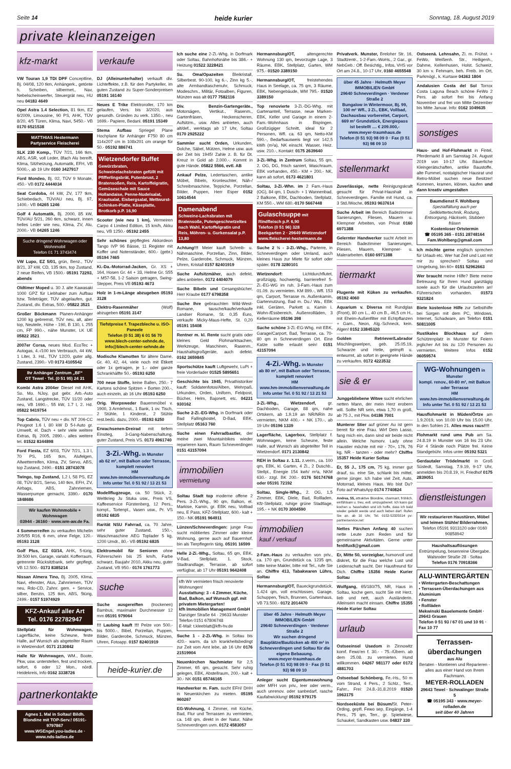Seite 14 heide kurier Sonntag, 18. August 2019
private kleinanzeigen
kfz-markt
VW Touran 1,9 TDI DPF Conceptline, Bj. 04/08, 120 tkm, Anhängerk., getönte h. Scheiben, silbermet., Nav, Nebelscheinwerfer, Steuergrät neu, HU neu 04183 4649
Opel Astra 1.4 Selection, 81 tkm, EZ 6/2009, Limousine, 90 PS, AHK, TÜV 8/20, 4/5 Türen, Klima, Navi, 5450.- VB 0170 6521538
MATTHIAS Hestermann
Partyservice Fleischerei
SLK 230 Komp., TÜV 7/21, 166 tkm, ABS, ASR, voll Leder, 8fach Alu bereift, Klima, Sitzheizung, Automatik, EFH, VB 5000.-, ab 19 Uhr 0160 3427917
Ford Mondeo, Bj. 02, TÜV 9 Monate, 450.- VB 0172 4444034
Seat Cordoba, 44 kW, ZV, 177 tkm, Schiebedach, TÜV/AU neu, Bj. 97, 1400.- VB 04265 1246
Golf 4 Automatik, Bj. 2000, 85 kW, TÜV/AU 5/21, 260 tkm, schwarz, innen helles Leder wie neu, Klima, ZV, Alu, 2000.- VB 04265 1246
Suche dringend Wohnwagen oder Wohnmobil
Telefon 01 71 3743474
VW Lupo, EZ 5/01, grün, Benz., TÜV 8/21, 37 kW, CD, 135 tkm, top Zustand, 2 neue Reifen, VB 1500.- 05191 72293, abends
Oldtimer Moped u. 30 J. alte Kawasaki 1000 GPZ für Liebhaber zum Aufbau bzw. Teileträger, TÜV abgelaufen, gut. Zustand, div. Extras, 500.- 05822 3521
Großer Böckmann Planen-Anhänger 1200 kg gebremst, TÜV neu, alt, aber top, Neuteile, Höhe - 190, B 130, L 255 cm, FP 990.-, nähe Munster, LK UE 05822 3521
2007er Corsa, neues Mod. EcoTec + Autogas, 4.-/100 km Verbrauch, 44 kW, 1 Liter, 3. Hd., TÜV 12/20, guter allg. Zustand, 2390.- VB 0173 4105542
Ihr Anhänger Zentrum „BF“
OT Tewel · Tel. (0 51 95) 24 31
Kombi Astra 2004er Diesel mit AHK, So. Mo. NJoy, gut gebr. Arb.-Auto Zustand, Langstrecke, TÜV 11/20 oder neu, VB 1690.-, 55 kW, 1.7 l, 2. Hd. 05822 9419754
Top Cabrio, TÜV neu + div. NT 206-CC Peugeot 1.6 l, 80 kW D 5-I-Auto gr. Umwelt, el. Dach + sehr viele weitere Extras, Bj. 2005, 2890.-, alles weitere tel. 01522 8344898
Ford Fiesta, EZ 6/03, TÜV 7/21, 1.3 l, 70 PS, 165 tkm, Alufelgen, Allwetterreifen, Klima, ZV, Servo, ABS, top Zustand, 2490.- 0151 28743078
Twingo, top Zustand, 1,2 l, 58 PS, EZ 08, TÜV 8/21, Servo, 140 tkm, EFH, ZV, Airbags, ABS, Zahnriemen, Wasserpumpe gemacht, 3390.- 0170 1848686
Wir kaufen Wohnmobile + Wohnwagen
03944 - 36160 · www.wm-aw.de Fa.
4 Sommerreifen zu verkaufen Michelin 205/55 R16, 6 mm, ohne Felge, 120.- 05193 3128
Golf Plus, EZ 03/14, AHK, 5-türig, 39.500 km, Garage, variabl. Kofferraum, getrennte Rücksitzbank, sehr gepflegt, VB 12.500.- 0173 8385214
Nissan Almera Tino, Bj. 2005, Klima, Navi, efenster, Alus, Zahnriemen, TÜV neu, Rdo-CD, Zahnr. gem. + Service, silber, Benzin, 125 tkm, ABS, 5türig, 2499.- 0157 51974929
KFZ-Ankauf aller Art
Tel. 0176 22782947
Stellplatz für Wohnwagen, Lagerfläche, keine Scheune, feste Halle, auf Wunsch als abgeteilter Raum in Wietzendorf. 0171 2130842
Halle für Wohnwagen, WM., Boote, Pkw, usw. unterstellen, fest und trocken, sofort, 6 oder 12 Mon., nördl. Heidekreis, Info 0162 3338726
partnerkontakte
Agnes 1. Mal in Soltau! Bildh. Blondine mit TOP-Serv.! 05191-9797867
www.WGEngel.you-ladies.de · www.nds-ladies.de
verkaufe
DJ (Alleinunterhalter) verkauft div. Lichteffekte, z.B. für den Partykeller, im guten Zustand zu Super-Sonderpreisen 05191 16140
Neues E Trike Elektroroller, 170 km gelaufen, Vers. bis 3/2020, aus gesundh. Gründen zu verk. 1350.-, neu 1699.- Papiere, Bedanl. 05191 15349
Stema Aufbau Spriegel Plane Hochplane für Anhänger F750 80 cm 114x207 cm in 108x201 cm orange für 50.- 05192 886741
Wietzendorfer Buffet
Gewürzbraten, Schweinelachsbraten gefüllt mit Pfifferlingsbrät, Putenbrust, 2 Bratensoßen, Reis, Kartoffelgratin, Gemüseschale mit Sauce Hollandaise, Penne-Nudelsalat, Krautsalat, Eisbergsalat, Mettwurst-Schinken-Platte, Käseplatte, Brotkorb p.P. 16,90
Scooter (wie neu 1 km), Vermeiren Carpo 4 Limited Edition, 15 km/h, Akku neu, VB 1250.- 05192 2455
Sehr schönes gepflegtes Akkordeon Tango IVP 96 Bässe, 11 Register mit Koffer und Notenständer, 600.- (gebr.) 05194 7465
Ki.-Da.-Motorrad-Jacken, Gr. XS + 164, Hosen Gr. 44 + 33, Helme Gr. S55 + M57-58, 1-2 Saison getragen, Swing-Stepper, Preis VB 05193 4673
Holz in 1-m-Länge abzugeben 05193 3128
Elektro-Rasenmäher (Wolf) abzugeben 05191 3147
Tiefstpreise f. Trapezbleche u. ISO-Paneele
Telefon (0 51 38) 6 01 56 70
www.blech-center-sehnde.de, info@blech-center-sehnde.de
Modische Klamotten für ältere Dame, Gr. 40, 42, 44, viele noch mit Etikett oder 1x getragen, je 1.- oder ganze Schrankhälfte 50.- 05193 6250
700 neue Stoffe, keine Ballen, 250.- 7 Kartons schöne Spitzen + Borten 200.-, auch einzeln, ab 16 Uhr 05193 6250
Orig. Worpsweder Bauernmöbel v. 1900, 3 Armlehnst., 1 Bank, 1 ov. Tisch, 2 Stühle, 1 Kinderst., 2 Stühle rest.bedü. dazu, 2000.- 05193 6250
Erwachsenen-Dreirad mit tiefem Einstieg, 3-Gang-Nabenschaltung, guter Zustand, Preis VS. 0173 4961740
3-Zi.-Whg. in Munster
ab 62 m², mit Balkon oder Terrasse, komplett renoviert
HM
www.hm-immobilienverwaltung.de
Info unter Tel. 0 51 92 / 13 21 53
Modellflugzeuge, ca. 50 Stück, 2. Weltkrieg Ju Stuka usw., Preis VS, Kaffeeservice Fürstenberg, 12 Pers., kompl., Tortenpl., Vasen usw., Pr. VS 05192 6835
Rarität NSU Fahrrad, ca. 70 Jahre, sehr guter Zustand, 150.-, Waschmaschine AEG Toplader 5 kg, 1200 Umdr., 80.- VB 05192 6835
Elektromobil für Senioren ohne Führerschein bis 25 km/h, Farbe schwarz, Baujahr 2010, Akku neu, guter Zustand, VB 950.- 0174 1761773
suche
Suche ausgereiften (trockenen) Bambus, maximaler Durchmesser 12 mm 05191 979064
!!! Laubing kauft !!! Pelze von 500.- bis 5000.-, Bibel, Porzellan, Puppen, Bilder, Garderobe, Schmuck, Münzen, Uhren, Fotoapp. 0157 82401919
heide-kurier.de
Ich suche eine 2-Zi.-Whg. in Dorfmark oder Soltau, Bahnhofsnähe bis 386.- + Heizung 01522 3228421
Su. Oma/Opazeiten Bleikristall, Silberbest. 90-100, kg 6.-, Zinn kg 5.-, alte Armbandtaschenuhr, Schmuck, Modeschm., Militär, Fotoalben, Figuren, Münzen was alt 0177 7582116
Div. Benzin-Gartengeräte., Motorsägen, Vertikut., Rasenm., Gartenfräsen, Heckenscheren, Aufsitzm., usw. Alles anbieten, auch alt/def., werktags ab 17 Uhr, Soltau 0170 2925222
Sammler sucht Orden, Urkunden, Dolche, Säbel, Mützen, Helme usw. aus der Zeit bis 1945! Zahle z. B. für Dt. Kreuz in Gold ab 2.000.-. Kommt in gute Hände. 05822 5566, evtl. AB
Ankauf Pelze, Ledertaschen, antike Möbel, Bibeln, Kronleuchter, Näh-/ Schreibmaschine, Teppiche, Porzellan, Bilder, Puppen, Herr Esper 0152 10614544
Damenabend
Schweine-Lachsbraten mit Bratensoße, Putengeschnetzeltes nach Wahl, Kartoffelgratin und Reis, Möhren- u. Gurkensalat p.P. 13,80
Achtung!!! Meier kauft Schreib- u. Nähmaschine, Porzellan, Zinn, Bilder, Pelze, Garderobe, Schmuck, Münzen, Uhren, Kristall 0157 82401919
Suche Aufsitzmäher, auch defekt, alles anbieten. 0172 4404079
Suche Bibeln und Gesangsbücher, Herr Kraube 0177 6798358
Suche Ihre gebrauchten Wild-West-Romane, tausche/kaufe/verkaufe Landser Romane, St. 0,35 Euro, verkaufe Micky-Maus-Hefte, St. 0,20 05191 15408
Rentner m. kl. Rente sucht gratis oder kleines Geld Flohmarktsachen, Werkzeuge, Maschinen, Rasenm., Haushaltsgroßgeräte, auch defekt. 0162 3659845
Sportschütze kauft Luftgewehr, LuPi + freie Vorderlader 01525 5895651
Geschichte bis 1945, Privathistoriker kauft: Soldatenfotos/Alben, Wehrpaß, Urkunden, Orden, Uniform, Feldpost, Bücher, Helm, Bajonett, etc. 04231 930162
Suche 2-Zi.-EG-Whg. in Dorfmark oder Bad Fallingbostel, D-Bad, EBK, Stellplatz 05163 760
Suche einen Fahrradbastler, der meine zwei Mountainbikes wieder reparieren kann, Raum Schneverdingen 0151 43157094
immobilien
vermietung
Soltau Stadt top moderne offene 2 Pers. 3-Zi.-Whg., 90 qm, Balkon, el. Markise, Kamin, gr. EBK neu, Vollbad neu, E Pass, KFZ-Stellplatz, 600.- kalt + 150.- NK 05191 964911
Lünzen/Schneverdingen: junge Frau sucht möbliertes Zimmer oder kleine Wohnung, gerne auch auf Bauernhof, bin als Tierpflegerin tätig. 05191 16599
Helle 2-Zi.-Whg., Soltau, 65 qm, EBK, V-Bad, Stellplatz, 1. Stock, Stadtrandlage, Terrasse, ab sofort verfügbar, ab 17 Uhr 05191 9642408
kfh Wir vermieten frisch renovierte Wohnungen!
Ausstattung: 3 - 4 Zimmer, Küche, Bad, Balkon, auf Wunsch ggf. mit privatem Mietergarten!
kfh Immobilien Management GmbH
Danziger Straße 64 · 29633 Munster
Telefon 0151 67806748
E-Mail: t.kleeblatt@kfh-hv.de
Suche 1 - 2-Zi.-Whg. in Soltau bis 420.- warm, da ich krankheitsbedingt zur Zeit vom Amt lebe, ab 16 Uhr 0176 21519904
Neuenkirchen Nachmieter für 2,5 Zimmer, 65 qm, gesucht. Sehr ruhig gelegen, EBK, Abstellraum, 200.- kalt + 30.- NK 0151 65746165
Handwerker m. Fam. sucht EFH/ DHH in Neuenkirchen zu mieten. 05195 960267
EG-Wohnung, 4 Zimmer, mit Küche, Bad, Flur und Terrassen zu vermieten, ca. 148 qm, direkt in der Natur, Nähe Schneverdingen uvm. 0172 4583057
Hermannsburg/OT, altengerechte Wohnung 130 qm, bevorzugte Lage, 3 Räume, EBK, Stellplatz, Garten, WM 975.- 01520 3389150
Hermannsburg/OT, freistehendes Haus in Seelage, ca. 75 qm, 3 Räume, EBK, Nebengebäude, WM 795.- 01520 3389150
Top renovierte 3-Zi.-DG-Whg. mit Gartenanteil, Terrasse, neue Marken-EBK, Keller und Garage in einem 2-Fam.-Wohnhaus in Bispingen. Großzügiger Schnitt, ideal für 2 Personen, Wfl. ca. 63 qm, Netto-KM 590.-, Bedarfsausweis liegt vor 142,5 kWh (m²a), NK einschl. Wasser, Heiz. usw. 210.-, Kontakt: 0175 2639640
3-Zi.-Whg. in Zentrum Soltau, 55 qm, 2. OG, DG, frisch saniert, Waschraum, EBK vorhanden, 450.- KM + 200.- NK, kann ab sofort, 0173 4621801
Soltau, 3-Zi.-Whn. im 2 Fam.-Haus (OG), 84 qm, 1 Dusch- + 1 Wannenbad, 2 Balkone, EBK, Dachboden, Stellplatz, KM 550.-, WM 680.-0170 5667448
Gulaschsuppe mit Rindfleisch p.P. 6,90
Telefon (0 51 96) 328
Beekgarten 2 · 29649 Wietzendorf
www.fleischerei-hestermann.de
Suche 2 ½ - 3-Zi.-Whg., Parterre, in Schneverdingen oder Umland, auch kleines Haus zur Miete für sofort oder später. 0178 3280101
Wietzendorf: Lichtdurchflutet, großzügig, hochwertig, barrierefrei! 5-Zi.-EG-WG im ruh. 3-Fam.-Haus zum 01.09. zu vermieten. KM 899.-, Wfl. 153 qm, Carport, Terrasse m. Außenkamin, Gartennutzung, Bad m. Du./ Wa., EBK inkl. Geräten, Parkett u. Kamin i. Wohn-/Essbereich, Außenrollläden, 3 Kellerräume 05196 398
Suche schöne 3-Zi.-EG-Whg. mit EBK, Garage/Carport, Bad, Terrasse, ca. 70-80 qm in Schneverdingen Ort. Eine Katze sollte erlaubt sein! 0151 43157094
4-Zi.-Whg. in Munster
ab 80 m², mit Balkon oder Terrasse, komplett renoviert
HM
www.hm-immobilienverwaltung.de
Info unter Tel. 0 51 92 / 13 21 53
3-Zi.-Whg., Wietzendorf, gr. Dachboden, Garage, 88 qm, nahe Ortskern, ab 1.9.19 an NR/NRin zu vermieten, NKM 400.- + NK 170.-, ab 19 Uhr 05196 1339
Lagerfläche, Lagerbox, Stellplatz f. Wohnwagen, keine Scheune, feste Halle, auf Wunsch als abgeteilter Teil in Wietzendorf. 0171 2130842
REH in Soltau z. 1.11. z.verm., ca. 100 qm, EBK, kl. Garten, 4 Zi., 2 Duschb., Stellpl., Energie 154 kwh/ m²a, NKM 630.- zzgl. BK 200.- 0176 50174768 oder 05191 72192
Soltau, Single-Whg., 2. OG, 1,5 Zimmer, EBK, Diele, Bad, Rollladen, Kfz-Stellplatz, ruhige grüne Stadtlage, 195.- + NK 0170 3004590
immobilien
kauf / verkauf
2-Fam.-Haus zu verkaufen von priv., ca. 170 qm, Grundstück ca. 1235 qm, bitte keine Makler, bitte mit Tel., rufe Sie an. Chiffre 413, Tabakwaren Lührs, Soltau
Hermannsburg/OT, Baueckgrundstück, 1.424 qm, voll erschlossen, Garage, Schuppen, Teich, Brunnen, Gartenhaus, VB 73.500.- 0172 2014470
über 45 Jahre · Helmuth Meyer IMMOBILIEN GmbH
29640 Schneverdingen · Verdener Straße 2
Wir suchen dringend Bauplätze/Baulücken ab 400 m² in Schneverdingen und Soltau für die eigene Bebauung.
www.meyer-traumhaus.de
Telefon (0 51 93) 98 09 0 · Fax (0 51 93) 98 09 10
Anleger sucht Eigentumswohnung oder MFH von priv., leer oder verm., auch unrenov. oder sanbedarf, rasche Kaufabwicklung! 05192 979175
Privatverk. Munster, Breloher Str. 16, Stadtzentr., 1-2-Fam.-WoHs., 2 Gar., gr. NebGeb.: Off. Besichtig., Infos, VHS vor Ort am 24.8., 10-17 Uhr, 0160 4655548
über 45 Jahre · Helmuth Meyer IMMOBILIEN GmbH
29640 Schneverdingen · Verdener Straße 2
Bungalow in Wintermoor, Bj. 99, 100 m² Wfl., 3 Zi., EBK, Vollbad, Dachausbau vorbereitet, Carport, 669 m² Grundstück, Energiepass ist bestellt .... € 209.000,-
www.meyer-traumhaus.de
Telefon (0 51 93) 98 09 0 · Fax (0 51 93) 98 09 10
stellenmarkt
Zuverlässige, nette Reinigungskraft gesucht für Privat-Haushalt in Schneverdingen. Familie mit Hund, ca. 3 Std./Woche, 05193 9637614
Suche Arbeit im Bereich Badezimmer Sanierungen, Fliesen, Mauern u. Klempner Arbeiten, von Privat 0160 6971388
Gelernter Handwerker sucht Arbeit im Bereich Badezimmer Sanierungen, Fliesen, Mauern, Klempner- u. Malerarbeiten. 0160 6971388
tiermarkt
Flugente mit Küken zu verkaufen. 05192 4060
Aquarium v. Diversa mit Rundglas (Front), 80 cm L., 40 cm B., 46,5 cm H., mit Eheim-Außenfilter mit Echtpflanzen + Garn., Neon, Alg.-Schneck, kein. Algen! 0152 33845320
Golden Retriever/Labrador Mischlingswelpen, geb. 25.05.19, Schwarze und Helle, geimpft u. entwurmt, ab sofort in geeignete Hände zu verkaufen. 0172 4223532
sie & er
Junggebliebene Witwe sucht ehrlichen netten Mann, der mein Herz erobern will. Sollte NR sein, etwa 1,70 m groß, ab 75 J., mit Pkw. 04186 7001
Munterer Stier auf grüner Au ist gern bereit für eine Frau. Wirf Dein Lasso, fang mich ein, dann sind wir beide nicht allein. Welche humorv. Lady ohne Haustier möchte mit mir - 70+, 176, 76 kg, NR - tanzen - oder mehr? Chiffre 15357 Heide Kurier Soltau
Er, 55 J., 175 cm, 75 kg, immer gut drauf, su. eine Sie, schlank bis mittel, gerne jünger. Ich habe viel Zeit, Auto, Motorrad, kleines Haus. Wo bist Du? Foto auf WhatsApp 0174 7740824
Andrea, 55, attraktive Blondine, charmant, fröhlich, einfühlsam u. treu, evtl. umzugsbereit. Ich kann gut kochen u. haushalten und ich hoffe, dass ich bald wieder geliebt werde und auch lieben darf. Rufen Sie an. ab 10 Uhr, Tel. 0152-52325514 pv-partnerservice.net
Nettes Pärchen Anfang 40 suchen nette Leute zum Reden und für gemeinsame Aktivitäten. Gerne unter ferdifux8@gmail.com
Er, Mitte 50, vorzeigbar, humorvoll und diskret, für die Frau welche Lust und Leidenschaft sucht. Der Hausfreund für Dich. Chiffre 15356 Heide Kurier Soltau
Wolfgang, 65/180/75, NR, Haus in Soltau, koche gern, sucht Sie mit Herz, lieb und nett, auch Ausländerin. Alleinsein macht einsam. Chiffre 15355 Heide Kurier Soltau
urlaub
Ostseeinsel Usedom in Zinnowitz komf. Fewo'en f. 30.- - 75.-/Übern. ab dem 25.08. zu vermieten. Hund willkommen. 04267 981177 oder 0172 4881703
Ostseebad Schönberg, Fe.-Hs., 50 m vom Strand, 4 Pers., 2 Schlz., Terr., Fahrr., Frei: 24.8.-31.8.2019 01520 1963175
Nordseeküste bei Büsum/St. Peter-Ording, gepfl. Fewo sep. Eingänge, 1-4 Pers., 75 qm, Terr., gr. Spielwiese, Schaukel, Sandkasten usw. 04837 330
Ostseenä. Lehnsahn, Zi. m. Frühst. + FeWo, Weißenh. Str., Heiligenh., Dahme, Kellenhusen, Holst. Schweiz, 30 km v. Fehmarn, beh. Freib. im Ort, Parkmögl., k. Kurtaxe 04363 1804
Andalusien Costa del Sol Torrox Costa Laguna Beach schöne FeWo 2 Pers. ab sofort frei bis Anfang November und frei von Mitte Dezember bis Mitte Januar. Info: 0162 1049635
sonstiges
Haus- und Hof-Flohmarkt in Fintel, Pferdemarkt 8 am Samstag 24. August 2019 von 10-17 Uhr. Bäuerliche Kleingerätschaften, antike Baustoffe, alte Fummel, nostalgischer Hausrat und Retro-Möbel suchen neue Besitzer! Kommen, kramen, klönen, kaufen und dann kreativ umgestalten
Baumdienst F. Wohlberg
Spezialfällung auch per Seilklettertechnik, Rodung, Entsorgung, Häckseln, Stubben fräsen
Kostenloser Ortstermin
☎ 05195 365 - 0151 28748164
Fam.Wohlberg@gmail.com
Ich möchte gerne englisch sprechen für Urlaub etc. Wer hat Zeit und Lust mit mir zu sprechen? Soltau und Umgebung, bin 60+ 0151 52962663
Wer braucht meine Hilfe? Biete meine Betreuung für Ihren Hund ganztägig sowie auch für die Urlaubszeiten an! Führerschein vorhanden. 01573 9321824
Biete kostenlose Hilfe zur Selbsthilfe bei Sorgen mit dem PC, Windows, Internet, Schadware, am Telefon 0151 50811005
Rustikales Blockhaus auf dem Schützenplatz in Munster für Feiern jeglicher Art bis zu 120 Personen zu vermieten. Weitere Infos 0152 06059574
WG-Wohnungen in Munster
kompl. renov., 60-80 m², mit Balkon oder Terrasse
HM
www.hm-immobilienverwaltung.de
Info unter Tel. 0 51 92 / 13 21 53
Hausflohmarkt in Müden/Örtze am 1.9.2019, von 10.00 Uhr bis 15.00 Uhr, In den Sohlen 21. Alles muss raus!!!!
Flohmarkt rund ums Pub am Sa. 24.8.19 in Munster von 16 bis 23 Uhr. Für 4 Stände noch Plätze frei. Keine Standgebühr. Infos unter 05192 5321
Gerdautaler Trödelmarkt in Groß Süstedt, Samstag, 7.9.19, 9-17 Uhr, anmelden bis 20.8.19, H. Friedhof 0175 2839051
dienstleistungen
Wir restaurieren Haustüren, Möbel und leimen Stühle/ Bilderrahmen, Telefon 05191 9313120 oder 0160 90858942
Haushaltsauflösungen
Entrümpelung, besenreine Übergabe. Walsroder Straße 28 · Soltau
Telefon 0176 70918366
ALU-WINTERGÄRTEN
• Wintergarten-Beschattungen
• Terrassen-Überdachungen aus Aluminium
• Fenster
• Rollläden
Mekwinski Bauelemente GmbH · 29643 Grauen
Telefon 0 51 93 / 67 01 und 10 91 · Fax 10 77
Terrassen-überdachungen
aus Alu
Beraten - Montieren und Reparieren - alles aus einer Hand von Ihrem Fachmann.
MEYER-ROLLADEN
29643 Tewel · Schwalinger Straße 5
☎ 05195 343 · www.meyer-rolladen.de
seit über 40 Jahren